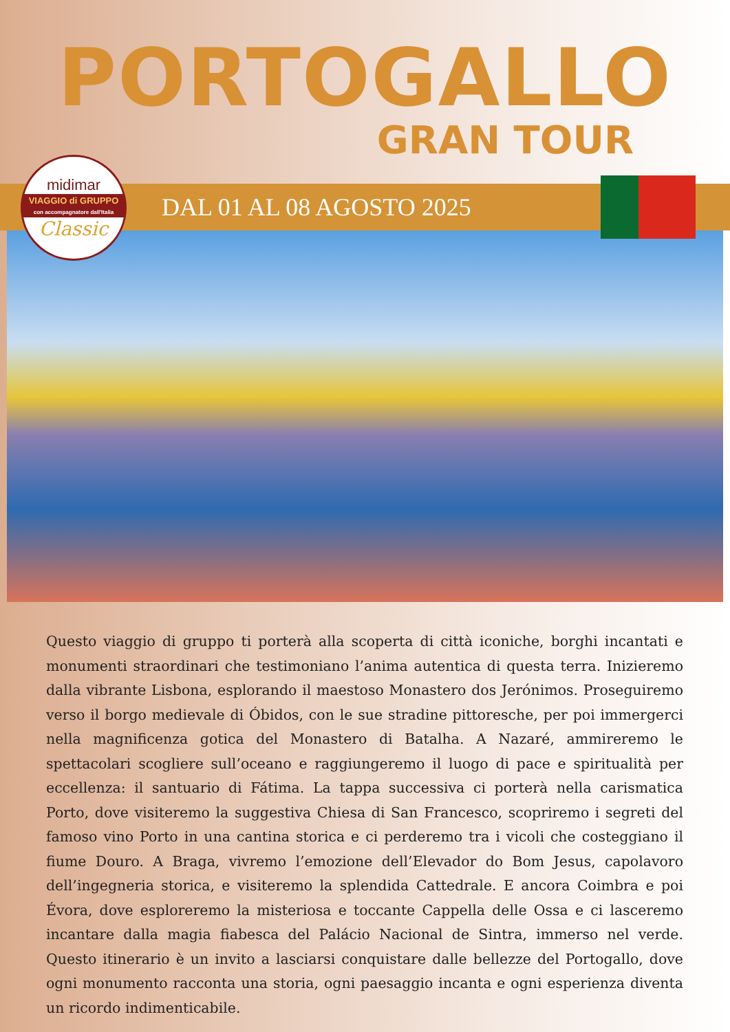PORTOGALLO
GRAN TOUR
midimar
VIAGGIO di GRUPPO
con accompagnatore dall'Italia
Classic
DAL 01 AL 08 AGOSTO 2025
Questo viaggio di gruppo ti porterà alla scoperta di città iconiche, borghi incantati e monumenti straordinari che testimoniano l’anima autentica di questa terra. Inizieremo dalla vibrante Lisbona, esplorando il maestoso Monastero dos Jerónimos. Proseguiremo verso il borgo medievale di Óbidos, con le sue stradine pittoresche, per poi immergerci nella magnificenza gotica del Monastero di Batalha. A Nazaré, ammireremo le spettacolari scogliere sull’oceano e raggiungeremo il luogo di pace e spiritualità per eccellenza: il santuario di Fátima. La tappa successiva ci porterà nella carismatica Porto, dove visiteremo la suggestiva Chiesa di San Francesco, scopriremo i segreti del famoso vino Porto in una cantina storica e ci perderemo tra i vicoli che costeggiano il fiume Douro. A Braga, vivremo l’emozione dell’Elevador do Bom Jesus, capolavoro dell’ingegneria storica, e visiteremo la splendida Cattedrale. E ancora Coimbra e poi Évora, dove esploreremo la misteriosa e toccante Cappella delle Ossa e ci lasceremo incantare dalla magia fiabesca del Palácio Nacional de Sintra, immerso nel verde. Questo itinerario è un invito a lasciarsi conquistare dalle bellezze del Portogallo, dove ogni monumento racconta una storia, ogni paesaggio incanta e ogni esperienza diventa un ricordo indimenticabile.